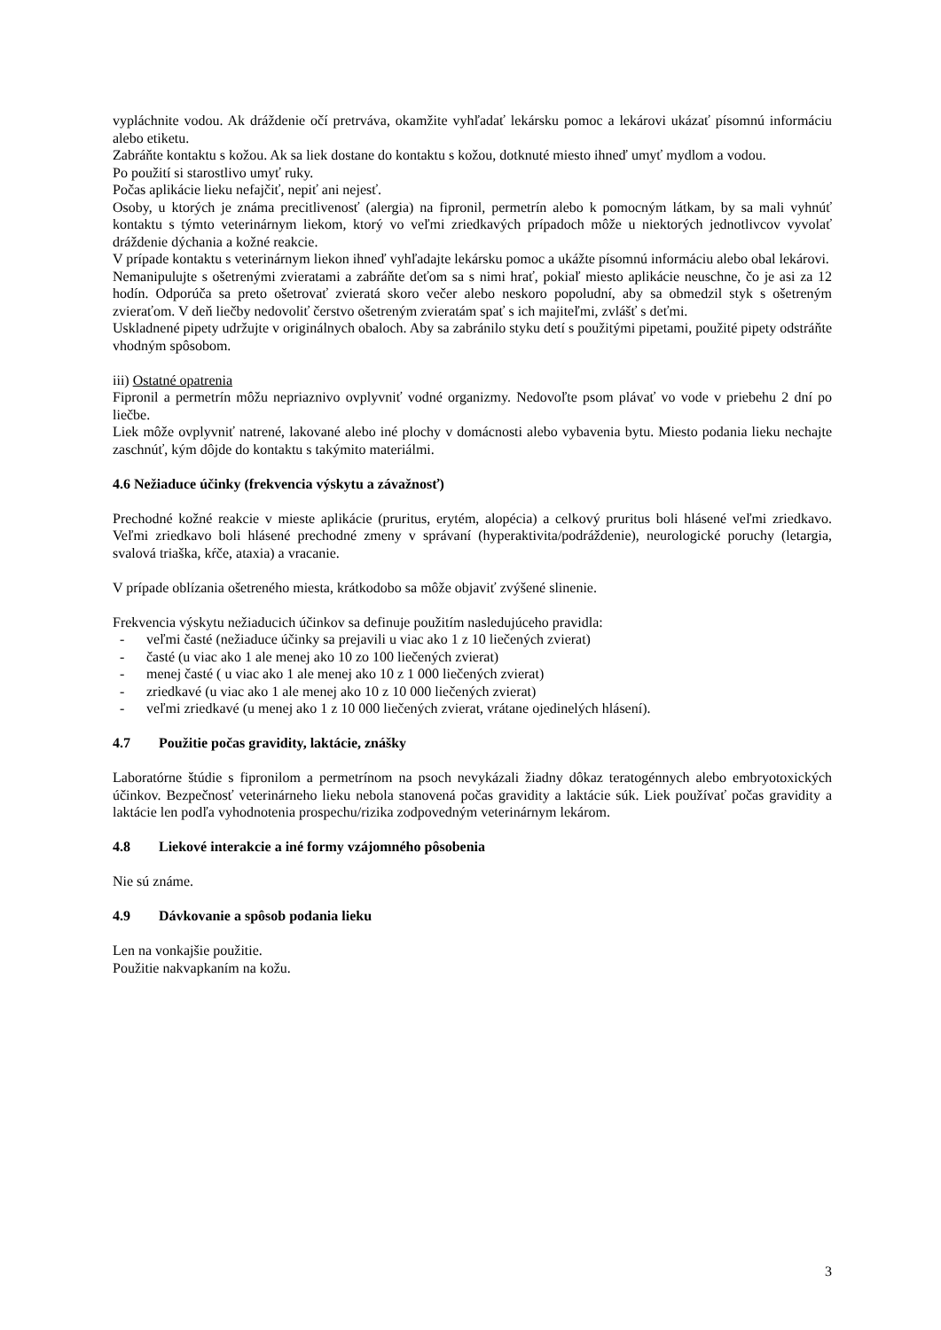vypláchnite vodou. Ak dráždenie očí pretrváva, okamžite vyhľadať lekársku pomoc a lekárovi ukázať písomnú informáciu alebo etiketu.
Zabráňte kontaktu s kožou. Ak sa liek dostane do kontaktu s kožou, dotknuté miesto ihneď umyť mydlom a vodou.
Po použití si starostlivo umyť ruky.
Počas aplikácie lieku nefajčiť, nepiť ani nejesť.
Osoby, u ktorých je známa precitlivenosť (alergia) na fipronil, permetrín alebo k pomocným látkam, by sa mali vyhnúť kontaktu s týmto veterinárnym liekom, ktorý vo veľmi zriedkavých prípadoch môže u niektorých jednotlivcov vyvolať dráždenie dýchania a kožné reakcie.
V prípade kontaktu s veterinárnym liekon ihneď vyhľadajte lekársku pomoc a ukážte písomnú informáciu alebo obal lekárovi.
Nemanipulujte s ošetrenými zvieratami a zabráňte deťom sa s nimi hrať, pokiaľ miesto aplikácie neuschne, čo je asi za 12 hodín. Odporúča sa preto ošetrovať zvieratá skoro večer alebo neskoro popoludní, aby sa obmedzil styk s ošetreným zvieraťom. V deň liečby nedovoliť čerstvo ošetreným zvieratám spať s ich majiteľmi, zvlášť s deťmi.
Uskladnené pipety udržujte v originálnych obaloch. Aby sa zabránilo styku detí s použitými pipetami, použité pipety odstráňte vhodným spôsobom.
iii) Ostatné opatrenia
Fipronil a permetrín môžu nepriaznivo ovplyvniť vodné organizmy. Nedovoľte psom plávať vo vode v priebehu 2 dní po liečbe.
Liek môže ovplyvniť natrené, lakované alebo iné plochy v domácnosti alebo vybavenia bytu. Miesto podania lieku nechajte zaschnúť, kým dôjde do kontaktu s takýmito materiálmi.
4.6 Nežiaduce účinky (frekvencia výskytu a závažnosť)
Prechodné kožné reakcie v mieste aplikácie (pruritus, erytém, alopécia) a celkový pruritus boli hlásené veľmi zriedkavo. Veľmi zriedkavo boli hlásené prechodné zmeny v správaní (hyperaktivita/podráždenie), neurologické poruchy (letargia, svalová triaška, kŕče, ataxia) a vracanie.
V prípade oblízania ošetreného miesta, krátkodobo sa môže objaviť zvýšené slinenie.
Frekvencia výskytu nežiaducich účinkov sa definuje použitím nasledujúceho pravidla:
- veľmi časté (nežiaduce účinky sa prejavili u viac ako 1 z 10 liečených zvierat)
- časté (u viac ako 1 ale menej ako 10 zo 100 liečených zvierat)
- menej časté ( u viac ako 1 ale menej ako 10 z 1 000 liečených zvierat)
- zriedkavé (u viac ako 1 ale menej ako 10 z 10 000 liečených zvierat)
- veľmi zriedkavé (u menej ako 1 z 10 000 liečených zvierat, vrátane ojedinelých hlásení).
4.7 Použitie počas gravidity, laktácie, znášky
Laboratórne štúdie s fipronilom a permetrínom na psoch nevykázali žiadny dôkaz teratogénnych alebo embryotoxických účinkov. Bezpečnosť veterinárneho lieku nebola stanovená počas gravidity a laktácie súk. Liek používať počas gravidity a laktácie len podľa vyhodnotenia prospechu/rizika zodpovedným veterinárnym lekárom.
4.8 Liekové interakcie a iné formy vzájomného pôsobenia
Nie sú známe.
4.9 Dávkovanie a spôsob podania lieku
Len na vonkajšie použitie.
Použitie nakvapkaním na kožu.
3